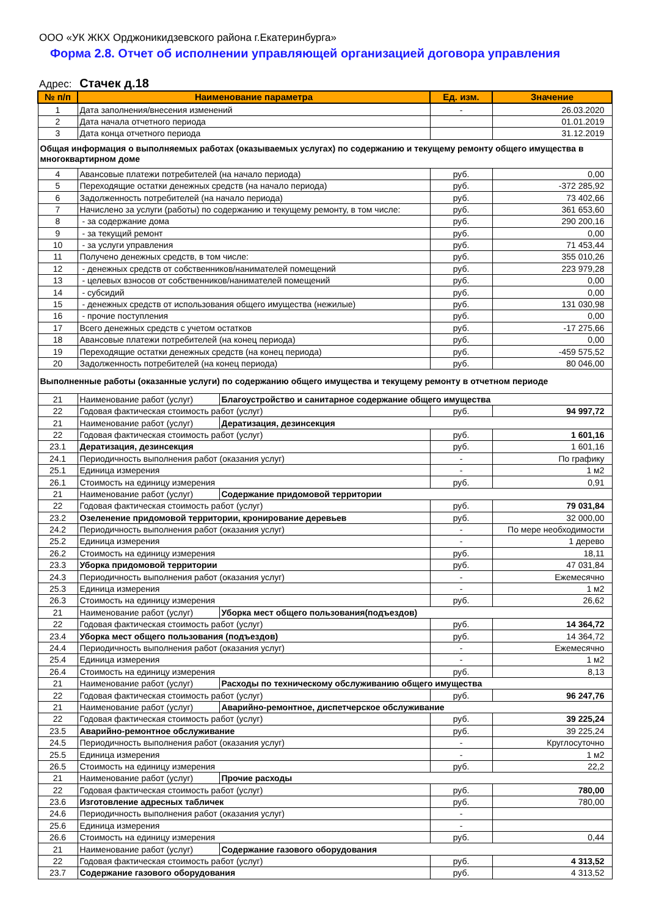ООО «УК ЖКХ Орджоникидзевского района г.Екатеринбурга»
Форма 2.8. Отчет об исполнении управляющей организацией договора управления
Адрес: Стачек д.18
| № п/п | Наименование параметра | | Ед. изм. | Значение |
| --- | --- | --- | --- | --- |
| 1 | Дата заполнения/внесения изменений | | - | 26.03.2020 |
| 2 | Дата начала отчетного периода | | | 01.01.2019 |
| 3 | Дата конца отчетного периода | | | 31.12.2019 |
| Общая информация о выполняемых работах (оказываемых услугах) по содержанию и текущему ремонту общего имущества в многоквартирном доме | | | | |
| 4 | Авансовые платежи потребителей (на начало периода) | | руб. | 0,00 |
| 5 | Переходящие остатки денежных средств (на начало периода) | | руб. | -372 285,92 |
| 6 | Задолженность потребителей (на начало периода) | | руб. | 73 402,66 |
| 7 | Начислено за услуги (работы) по содержанию и текущему ремонту, в том числе: | | руб. | 361 653,60 |
| 8 | - за содержание дома | | руб. | 290 200,16 |
| 9 | - за текущий ремонт | | руб. | 0,00 |
| 10 | - за услуги управления | | руб. | 71 453,44 |
| 11 | Получено денежных средств, в том числе: | | руб. | 355 010,26 |
| 12 | - денежных средств от собственников/нанимателей помещений | | руб. | 223 979,28 |
| 13 | - целевых взносов от собственников/нанимателей помещений | | руб. | 0,00 |
| 14 | - субсидий | | руб. | 0,00 |
| 15 | - денежных средств от использования общего имущества (нежилые) | | руб. | 131 030,98 |
| 16 | - прочие поступления | | руб. | 0,00 |
| 17 | Всего денежных средств с учетом остатков | | руб. | -17 275,66 |
| 18 | Авансовые платежи потребителей (на конец периода) | | руб. | 0,00 |
| 19 | Переходящие остатки денежных средств (на конец периода) | | руб. | -459 575,52 |
| 20 | Задолженность потребителей (на конец периода) | | руб. | 80 046,00 |
| Выполненные работы (оказанные услуги) по содержанию общего имущества и текущему ремонту в отчетном периоде | | | | |
| 21 | Наименование работ (услуг) | Благоустройство и санитарное содержание общего имущества | | |
| 22 | Годовая фактическая стоимость работ (услуг) | | руб. | 94 997,72 |
| 21 | Наименование работ (услуг) | Дератизация, дезинсекция | | |
| 22 | Годовая фактическая стоимость работ (услуг) | | руб. | 1 601,16 |
| 23.1 | Дератизация, дезинсекция | | руб. | 1 601,16 |
| 24.1 | Периодичность выполнения работ (оказания услуг) | | - | По графику |
| 25.1 | Единица измерения | | - | 1 м2 |
| 26.1 | Стоимость на единицу измерения | | руб. | 0,91 |
| 21 | Наименование работ (услуг) | Содержание придомовой территории | | |
| 22 | Годовая фактическая стоимость работ (услуг) | | руб. | 79 031,84 |
| 23.2 | Озеленение придомовой территории, кронирование деревьев | | руб. | 32 000,00 |
| 24.2 | Периодичность выполнения работ (оказания услуг) | | - | По мере необходимости |
| 25.2 | Единица измерения | | - | 1 дерево |
| 26.2 | Стоимость на единицу измерения | | руб. | 18,11 |
| 23.3 | Уборка придомовой территории | | руб. | 47 031,84 |
| 24.3 | Периодичность выполнения работ (оказания услуг) | | - | Ежемесячно |
| 25.3 | Единица измерения | | - | 1 м2 |
| 26.3 | Стоимость на единицу измерения | | руб. | 26,62 |
| 21 | Наименование работ (услуг) | Уборка мест общего пользования(подъездов) | | |
| 22 | Годовая фактическая стоимость работ (услуг) | | руб. | 14 364,72 |
| 23.4 | Уборка мест общего пользования (подъездов) | | руб. | 14 364,72 |
| 24.4 | Периодичность выполнения работ (оказания услуг) | | - | Ежемесячно |
| 25.4 | Единица измерения | | - | 1 м2 |
| 26.4 | Стоимость на единицу измерения | | руб. | 8,13 |
| 21 | Наименование работ (услуг) | Расходы по техническому обслуживанию общего имущества | | |
| 22 | Годовая фактическая стоимость работ (услуг) | | руб. | 96 247,76 |
| 21 | Наименование работ (услуг) | Аварийно-ремонтное, диспетчерское обслуживание | | |
| 22 | Годовая фактическая стоимость работ (услуг) | | руб. | 39 225,24 |
| 23.5 | Аварийно-ремонтное обслуживание | | руб. | 39 225,24 |
| 24.5 | Периодичность выполнения работ (оказания услуг) | | - | Круглосуточно |
| 25.5 | Единица измерения | | - | 1 м2 |
| 26.5 | Стоимость на единицу измерения | | руб. | 22,2 |
| 21 | Наименование работ (услуг) | Прочие расходы | | |
| 22 | Годовая фактическая стоимость работ (услуг) | | руб. | 780,00 |
| 23.6 | Изготовление адресных табличек | | руб. | 780,00 |
| 24.6 | Периодичность выполнения работ (оказания услуг) | | - | |
| 25.6 | Единица измерения | | - | |
| 26.6 | Стоимость на единицу измерения | | руб. | 0,44 |
| 21 | Наименование работ (услуг) | Содержание газового оборудования | | |
| 22 | Годовая фактическая стоимость работ (услуг) | | руб. | 4 313,52 |
| 23.7 | Содержание газового оборудования | | руб. | 4 313,52 |